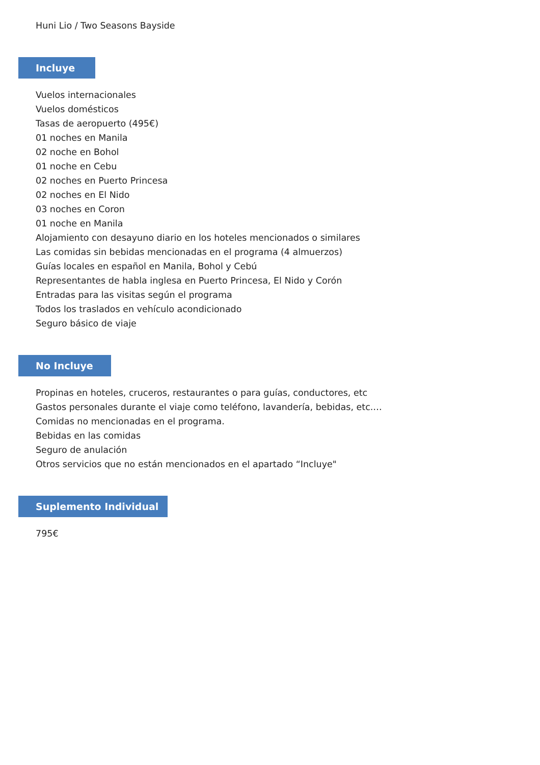Huni Lio / Two Seasons Bayside
Incluye
Vuelos internacionales
Vuelos domésticos
Tasas de aeropuerto (495€)
01 noches en Manila
02 noche en Bohol
01 noche en Cebu
02 noches en Puerto Princesa
02 noches en El Nido
03 noches en Coron
01 noche en Manila
Alojamiento con desayuno diario en los hoteles mencionados o similares
Las comidas sin bebidas mencionadas en el programa (4 almuerzos)
Guías locales en español en Manila, Bohol y Cebú
Representantes de habla inglesa en Puerto Princesa, El Nido y Corón
Entradas para las visitas según el programa
Todos los traslados en vehículo acondicionado
Seguro básico de viaje
No Incluye
Propinas en hoteles, cruceros, restaurantes o para guías, conductores, etc
Gastos personales durante el viaje como teléfono, lavandería, bebidas, etc.…
Comidas no mencionadas en el programa.
Bebidas en las comidas
Seguro de anulación
Otros servicios que no están mencionados en el apartado “Incluye"
Suplemento Individual
795€